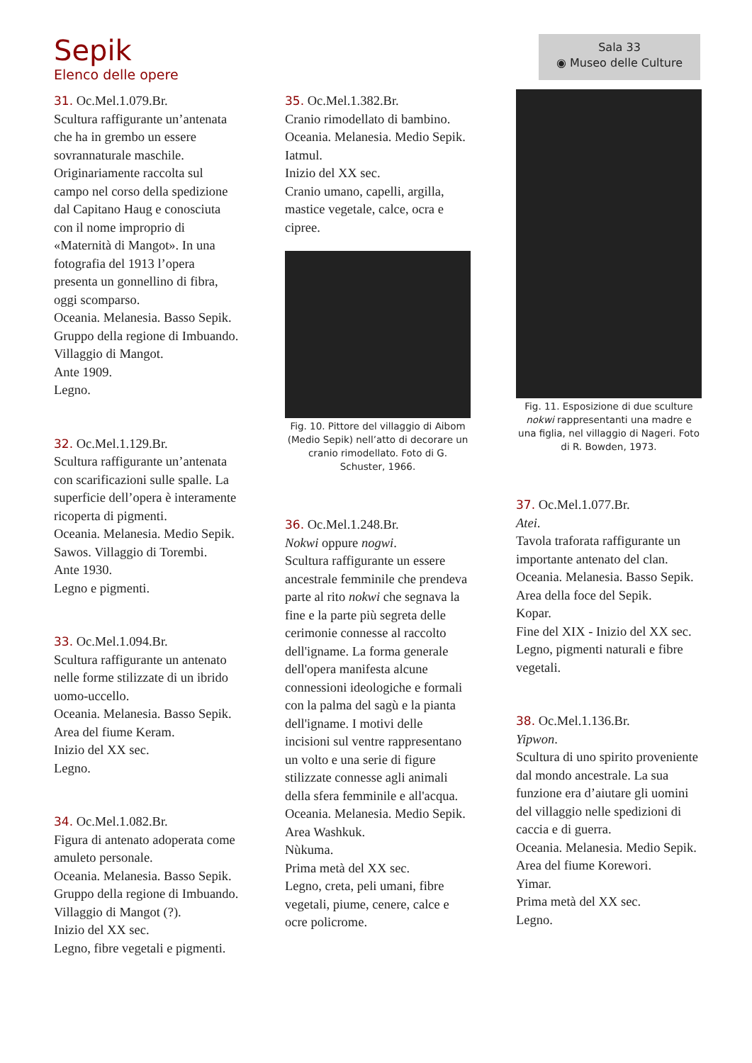Sepik
Elenco delle opere
Sala 33
◉ Museo delle Culture
31. Oc.Mel.1.079.Br.
Scultura raffigurante un’antenata che ha in grembo un essere sovrannaturale maschile. Originariamente raccolta sul campo nel corso della spedizione dal Capitano Haug e conosciuta con il nome improprio di «Maternità di Mangot». In una fotografia del 1913 l’opera presenta un gonnellino di fibra, oggi scomparso.
Oceania. Melanesia. Basso Sepik. Gruppo della regione di Imbuando. Villaggio di Mangot.
Ante 1909.
Legno.
32. Oc.Mel.1.129.Br.
Scultura raffigurante un’antenata con scarificazioni sulle spalle. La superficie dell’opera è interamente ricoperta di pigmenti.
Oceania. Melanesia. Medio Sepik. Sawos. Villaggio di Torembi.
Ante 1930.
Legno e pigmenti.
33. Oc.Mel.1.094.Br.
Scultura raffigurante un antenato nelle forme stilizzate di un ibrido uomo-uccello.
Oceania. Melanesia. Basso Sepik. Area del fiume Keram.
Inizio del XX sec.
Legno.
34. Oc.Mel.1.082.Br.
Figura di antenato adoperata come amuleto personale.
Oceania. Melanesia. Basso Sepik. Gruppo della regione di Imbuando. Villaggio di Mangot (?).
Inizio del XX sec.
Legno, fibre vegetali e pigmenti.
35. Oc.Mel.1.382.Br.
Cranio rimodellato di bambino.
Oceania. Melanesia. Medio Sepik. Iatmul.
Inizio del XX sec.
Cranio umano, capelli, argilla, mastice vegetale, calce, ocra e cipree.
Fig. 10. Pittore del villaggio di Aibom (Medio Sepik) nell’atto di decorare un cranio rimodellato. Foto di G. Schuster, 1966.
36. Oc.Mel.1.248.Br.
Nokwi oppure nogwi.
Scultura raffigurante un essere ancestrale femminile che prendeva parte al rito nokwi che segnava la fine e la parte più segreta delle cerimonie connesse al raccolto dell'igname. La forma generale dell'opera manifesta alcune connessioni ideologiche e formali con la palma del sagù e la pianta dell'igname. I motivi delle incisioni sul ventre rappresentano un volto e una serie di figure stilizzate connesse agli animali della sfera femminile e all'acqua.
Oceania. Melanesia. Medio Sepik. Area Washkuk.
Nùkuma.
Prima metà del XX sec.
Legno, creta, peli umani, fibre vegetali, piume, cenere, calce e ocre policrome.
Fig. 11. Esposizione di due sculture nokwi rappresentanti una madre e una figlia, nel villaggio di Nageri. Foto di R. Bowden, 1973.
37. Oc.Mel.1.077.Br.
Atei.
Tavola traforata raffigurante un importante antenato del clan.
Oceania. Melanesia. Basso Sepik. Area della foce del Sepik.
Kopar.
Fine del XIX - Inizio del XX sec.
Legno, pigmenti naturali e fibre vegetali.
38. Oc.Mel.1.136.Br.
Yipwon.
Scultura di uno spirito proveniente dal mondo ancestrale. La sua funzione era d’aiutare gli uomini del villaggio nelle spedizioni di caccia e di guerra.
Oceania. Melanesia. Medio Sepik. Area del fiume Korewori.
Yimar.
Prima metà del XX sec.
Legno.